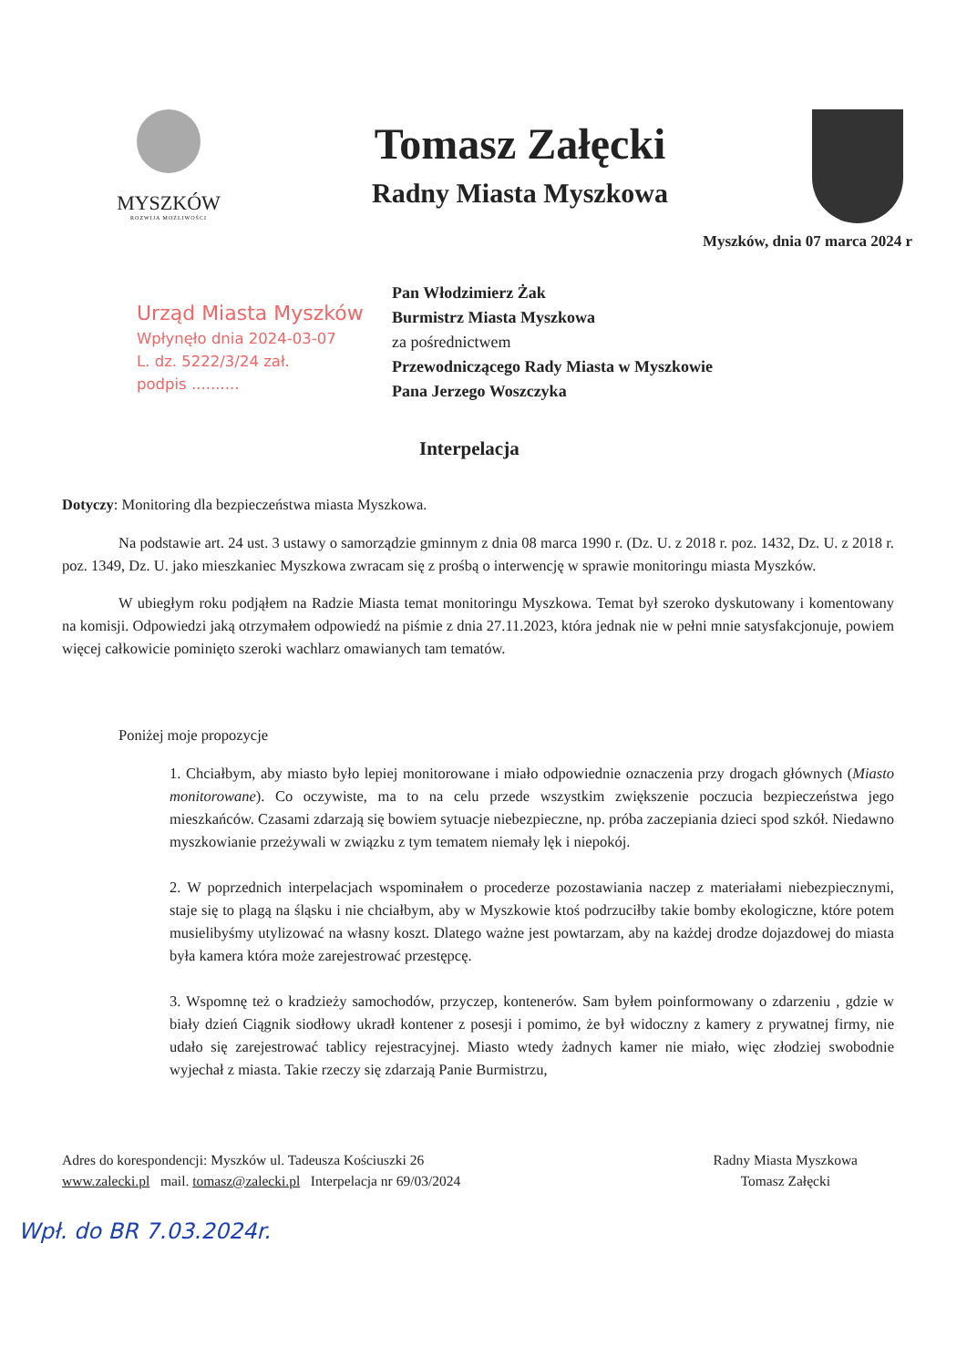MYSZKÓW
ROZWIJA MOŻLIWOŚCI
Tomasz Załęcki
Radny Miasta Myszkowa
Myszków, dnia 07 marca 2024 r
Urząd Miasta Myszków
Wpłynęło dnia 2024-03-07
L. dz. 5222/3/24 zał.
podpis ..........
Pan Włodzimierz Żak
Burmistrz Miasta Myszkowa
za pośrednictwem
Przewodniczącego Rady Miasta w Myszkowie
Pana Jerzego Woszczyka
Interpelacja
Dotyczy: Monitoring dla bezpieczeństwa miasta Myszkowa.
Na podstawie art. 24 ust. 3 ustawy o samorządzie gminnym z dnia 08 marca 1990 r. (Dz. U. z 2018 r. poz. 1432, Dz. U. z 2018 r. poz. 1349, Dz. U. jako mieszkaniec Myszkowa zwracam się z prośbą o interwencję w sprawie monitoringu miasta Myszków.
W ubiegłym roku podjąłem na Radzie Miasta temat monitoringu Myszkowa. Temat był szeroko dyskutowany i komentowany na komisji. Odpowiedzi jaką otrzymałem odpowiedź na piśmie z dnia 27.11.2023, która jednak nie w pełni mnie satysfakcjonuje, powiem więcej całkowicie pominięto szeroki wachlarz omawianych tam tematów.
Poniżej moje propozycje
1. Chciałbym, aby miasto było lepiej monitorowane i miało odpowiednie oznaczenia przy drogach głównych (Miasto monitorowane). Co oczywiste, ma to na celu przede wszystkim zwiększenie poczucia bezpieczeństwa jego mieszkańców. Czasami zdarzają się bowiem sytuacje niebezpieczne, np. próba zaczepiania dzieci spod szkół. Niedawno myszkowianie przeżywali w związku z tym tematem niemały lęk i niepokój.
2. W poprzednich interpelacjach wspominałem o procederze pozostawiania naczep z materiałami niebezpiecznymi, staje się to plagą na śląsku i nie chciałbym, aby w Myszkowie ktoś podrzuciłby takie bomby ekologiczne, które potem musielibyśmy utylizować na własny koszt. Dlatego ważne jest powtarzam, aby na każdej drodze dojazdowej do miasta była kamera która może zarejestrować przestępcę.
3. Wspomnę też o kradzieży samochodów, przyczep, kontenerów. Sam byłem poinformowany o zdarzeniu , gdzie w biały dzień Ciągnik siodłowy ukradł kontener z posesji i pomimo, że był widoczny z kamery z prywatnej firmy, nie udało się zarejestrować tablicy rejestracyjnej. Miasto wtedy żadnych kamer nie miało, więc złodziej swobodnie wyjechał z miasta. Takie rzeczy się zdarzają Panie Burmistrzu,
Adres do korespondencji: Myszków ul. Tadeusza Kościuszki 26
www.zalecki.pl mail. tomasz@zalecki.pl Interpelacja nr 69/03/2024
Radny Miasta Myszkowa
Tomasz Załęcki
Wpł. do BR 7.03.2024r.